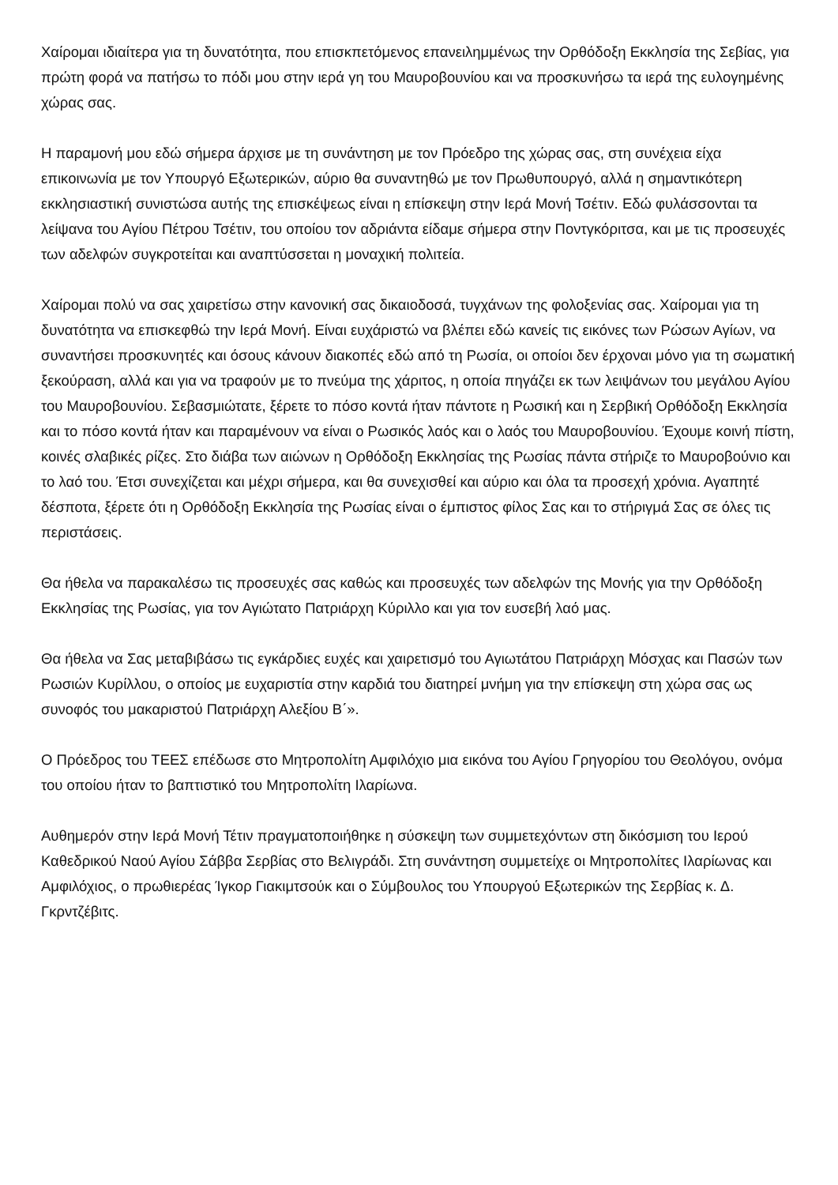Χαίρομαι ιδιαίτερα για τη δυνατότητα, που επισκπετόμενος επανειλημμένως την Ορθόδοξη Εκκλησία της Σεβίας, για πρώτη φορά να πατήσω το πόδι μου στην ιερά γη του Μαυροβουνίου και να προσκυνήσω τα ιερά της ευλογημένης χώρας σας.
Η παραμονή μου εδώ σήμερα άρχισε με τη συνάντηση με τον Πρόεδρο της χώρας σας, στη συνέχεια είχα επικοινωνία με τον Υπουργό Εξωτερικών, αύριο θα συναντηθώ με τον Πρωθυπουργό, αλλά η σημαντικότερη εκκλησιαστική συνιστώσα αυτής της επισκέψεως είναι η επίσκεψη στην Ιερά Μονή Τσέτιν. Εδώ φυλάσσονται τα λείψανα του Αγίου Πέτρου Τσέτιν, του οποίου τον αδριάντα είδαμε σήμερα στην Ποντγκόριτσα, και με τις προσευχές των αδελφών συγκροτείται και αναπτύσσεται η μοναχική πολιτεία.
Χαίρομαι πολύ να σας χαιρετίσω στην κανονική σας δικαιοδοσά, τυγχάνων της φολοξενίας σας. Χαίρομαι για τη δυνατότητα να επισκεφθώ την Ιερά Μονή. Είναι ευχάριστώ να βλέπει εδώ κανείς τις εικόνες των Ρώσων Αγίων, να συναντήσει προσκυνητές και όσους κάνουν διακοπές εδώ από τη Ρωσία, οι οποίοι δεν έρχοναι μόνο για τη σωματική ξεκούραση, αλλά και για να τραφούν με το πνεύμα της χάριτος, η οποία πηγάζει εκ των λειψάνων του μεγάλου Αγίου του Μαυροβουνίου. Σεβασμιώτατε, ξέρετε το πόσο κοντά ήταν πάντοτε η Ρωσική και η Σερβική Ορθόδοξη Εκκλησία και το πόσο κοντά ήταν και παραμένουν να είναι ο Ρωσικός λαός και ο λαός του Μαυροβουνίου. Έχουμε κοινή πίστη, κοινές σλαβικές ρίζες. Στο διάβα των αιώνων η Ορθόδοξη Εκκλησίας της Ρωσίας πάντα στήριζε το Μαυροβούνιο και το λαό του. Έτσι συνεχίζεται και μέχρι σήμερα, και θα συνεχισθεί και αύριο και όλα τα προσεχή χρόνια. Αγαπητέ δέσποτα, ξέρετε ότι η Ορθόδοξη Εκκλησία της Ρωσίας είναι ο έμπιστος φίλος Σας και το στήριγμά Σας σε όλες τις περιστάσεις.
Θα ήθελα να παρακαλέσω τις προσευχές σας καθώς και προσευχές των αδελφών της Μονής για την Ορθόδοξη Εκκλησίας της Ρωσίας, για τον Αγιώτατο Πατριάρχη Κύριλλο και για τον ευσεβή λαό μας.
Θα ήθελα να Σας μεταβιβάσω τις εγκάρδιες ευχές και χαιρετισμό του Αγιωτάτου Πατριάρχη Μόσχας και Πασών των Ρωσιών Κυρίλλου, ο οποίος με ευχαριστία στην καρδιά του διατηρεί μνήμη για την επίσκεψη στη χώρα σας ως συνοφός του μακαριστού Πατριάρχη Αλεξίου Β΄».
Ο Πρόεδρος του ΤΕΕΣ επέδωσε στο Μητροπολίτη Αμφιλόχιο μια εικόνα του Αγίου Γρηγορίου του Θεολόγου, ονόμα του οποίου ήταν το βαπτιστικό του Μητροπολίτη Ιλαρίωνα.
Αυθημερόν στην Ιερά Μονή Τέτιν πραγματοποιήθηκε η σύσκεψη των συμμετεχόντων στη δικόσμιση του Ιερού Καθεδρικού Ναού Αγίου Σάββα Σερβίας στο Βελιγράδι. Στη συνάντηση συμμετείχε οι Μητροπολίτες Ιλαρίωνας και Αμφιλόχιος, ο πρωθιερέας Ίγκορ Γιακιμτσούκ και ο Σύμβουλος του Υπουργού Εξωτερικών της Σερβίας κ. Δ. Γκρντζέβιτς.